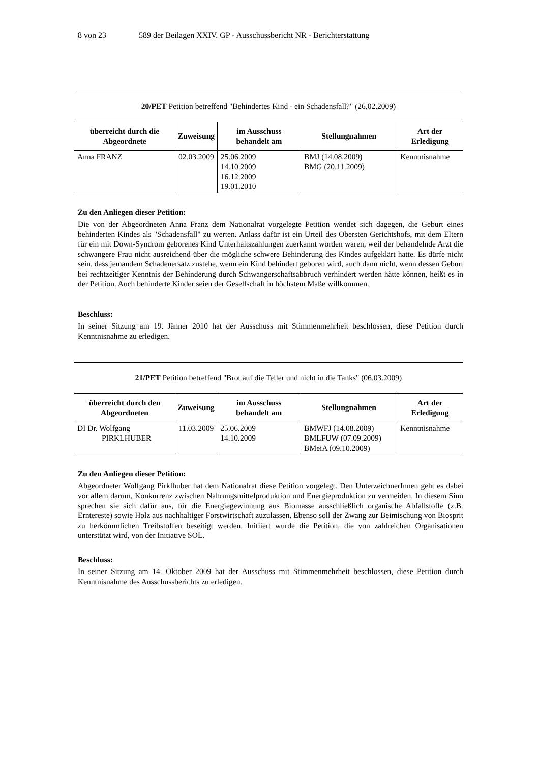8 von 23 589 der Beilagen XXIV. GP - Ausschussbericht NR - Berichterstattung
| 20/PET Petition betreffend "Behindertes Kind - ein Schadensfall?" (26.02.2009) | | | | |
| überreicht durch die Abgeordnete | Zuweisung | im Ausschuss behandelt am | Stellungnahmen | Art der Erledigung |
| Anna FRANZ | 02.03.2009 | 25.06.2009 14.10.2009 16.12.2009 19.01.2010 | BMJ (14.08.2009) BMG (20.11.2009) | Kenntnisnahme |
Zu den Anliegen dieser Petition:
Die von der Abgeordneten Anna Franz dem Nationalrat vorgelegte Petition wendet sich dagegen, die Geburt eines behinderten Kindes als "Schadensfall" zu werten. Anlass dafür ist ein Urteil des Obersten Gerichtshofs, mit dem Eltern für ein mit Down-Syndrom geborenes Kind Unterhaltszahlungen zuerkannt worden waren, weil der behandelnde Arzt die schwangere Frau nicht ausreichend über die mögliche schwere Behinderung des Kindes aufgeklärt hatte. Es dürfe nicht sein, dass jemandem Schadenersatz zustehe, wenn ein Kind behindert geboren wird, auch dann nicht, wenn dessen Geburt bei rechtzeitiger Kenntnis der Behinderung durch Schwangerschaftsabbruch verhindert werden hätte können, heißt es in der Petition. Auch behinderte Kinder seien der Gesellschaft in höchstem Maße willkommen.
Beschluss:
In seiner Sitzung am 19. Jänner 2010 hat der Ausschuss mit Stimmenmehrheit beschlossen, diese Petition durch Kenntnisnahme zu erledigen.
| 21/PET Petition betreffend "Brot auf die Teller und nicht in die Tanks" (06.03.2009) | | | | |
| überreicht durch den Abgeordneten | Zuweisung | im Ausschuss behandelt am | Stellungnahmen | Art der Erledigung |
| DI Dr. Wolfgang PIRKLHUBER | 11.03.2009 | 25.06.2009 14.10.2009 | BMWFJ (14.08.2009) BMLFUW (07.09.2009) BMeiA (09.10.2009) | Kenntnisnahme |
Zu den Anliegen dieser Petition:
Abgeordneter Wolfgang Pirklhuber hat dem Nationalrat diese Petition vorgelegt. Den UnterzeichnerInnen geht es dabei vor allem darum, Konkurrenz zwischen Nahrungsmittelproduktion und Energieproduktion zu vermeiden. In diesem Sinn sprechen sie sich dafür aus, für die Energiegewinnung aus Biomasse ausschließlich organische Abfallstoffe (z.B. Erntereste) sowie Holz aus nachhaltiger Forstwirtschaft zuzulassen. Ebenso soll der Zwang zur Beimischung von Biosprit zu herkömmlichen Treibstoffen beseitigt werden. Initiiert wurde die Petition, die von zahlreichen Organisationen unterstützt wird, von der Initiative SOL.
Beschluss:
In seiner Sitzung am 14. Oktober 2009 hat der Ausschuss mit Stimmenmehrheit beschlossen, diese Petition durch Kenntnisnahme des Ausschussberichts zu erledigen.